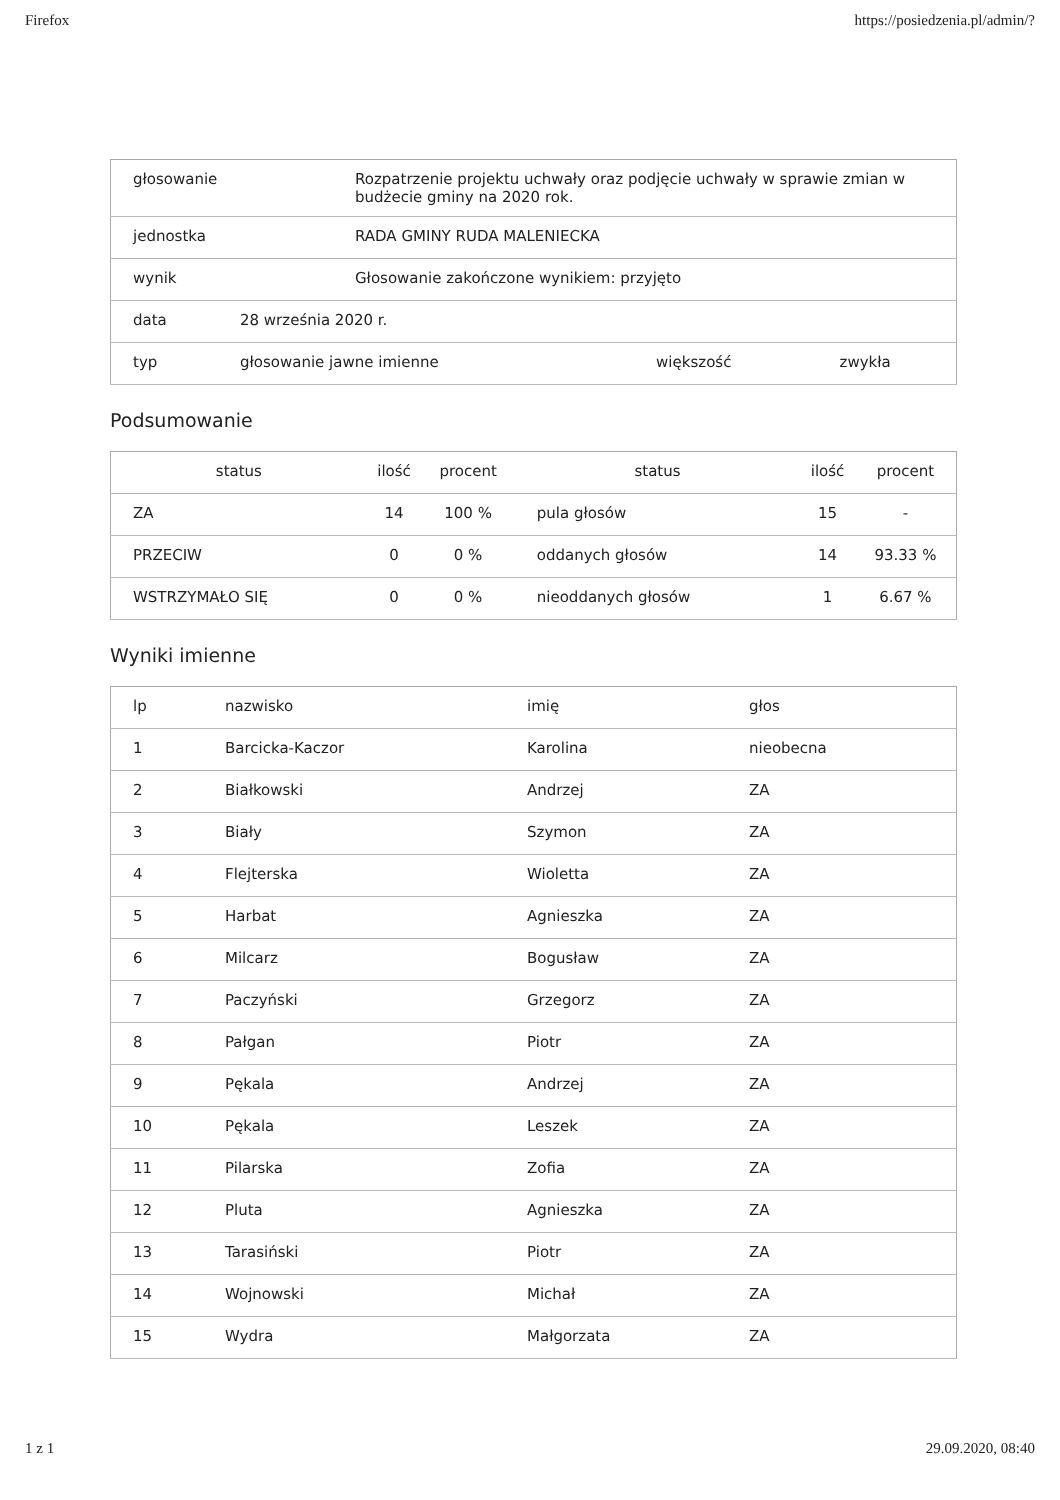Firefox https://posiedzenia.pl/admin/?
| głosowanie | Rozpatrzenie projektu uchwały oraz podjęcie uchwały w sprawie zmian w budżecie gminy na 2020 rok. |
| jednostka | RADA GMINY RUDA MALENIECKA |
| wynik | Głosowanie zakończone wynikiem: przyjęto |
| data | 28 września 2020 r. | | |
| typ | głosowanie jawne imienne | większość | zwykła |
Podsumowanie
| status | ilość | procent | status | ilość | procent |
| --- | --- | --- | --- | --- | --- |
| ZA | 14 | 100 % | pula głosów | 15 | - |
| PRZECIW | 0 | 0 % | oddanych głosów | 14 | 93.33 % |
| WSTRZYMAŁO SIĘ | 0 | 0 % | nieoddanych głosów | 1 | 6.67 % |
Wyniki imienne
| lp | nazwisko | imię | głos |
| --- | --- | --- | --- |
| 1 | Barcicka-Kaczor | Karolina | nieobecna |
| 2 | Białkowski | Andrzej | ZA |
| 3 | Biały | Szymon | ZA |
| 4 | Flejterska | Wioletta | ZA |
| 5 | Harbat | Agnieszka | ZA |
| 6 | Milcarz | Bogusław | ZA |
| 7 | Paczyński | Grzegorz | ZA |
| 8 | Pałgan | Piotr | ZA |
| 9 | Pękala | Andrzej | ZA |
| 10 | Pękala | Leszek | ZA |
| 11 | Pilarska | Zofia | ZA |
| 12 | Pluta | Agnieszka | ZA |
| 13 | Tarasiński | Piotr | ZA |
| 14 | Wojnowski | Michał | ZA |
| 15 | Wydra | Małgorzata | ZA |
1 z 1 29.09.2020, 08:40